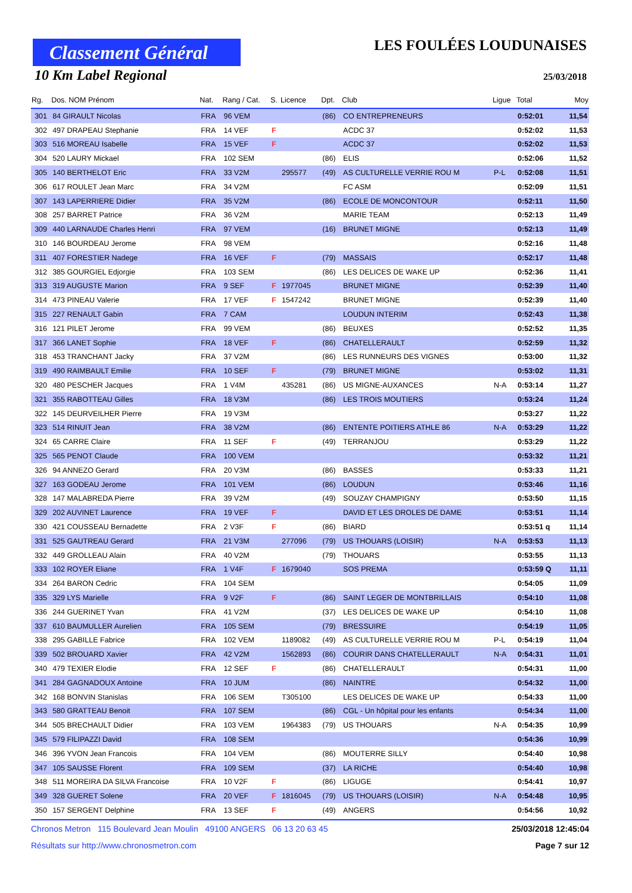Classement Général
10 Km Label Regional
LES FOULÉES LOUDUNAISES
25/03/2018
| Rg. | Dos. NOM Prénom | Nat. | Rang / Cat. | S. | Licence | Dpt. | Club | Ligue | Total | Moy |
| --- | --- | --- | --- | --- | --- | --- | --- | --- | --- | --- |
| 301 | 84 GIRAULT Nicolas | FRA | 96 VEM | | | (86) | CO ENTREPRENEURS | | 0:52:01 | 11,54 |
| 302 | 497 DRAPEAU Stephanie | FRA | 14 VEF | F | | | ACDC 37 | | 0:52:02 | 11,53 |
| 303 | 516 MOREAU Isabelle | FRA | 15 VEF | F | | | ACDC 37 | | 0:52:02 | 11,53 |
| 304 | 520 LAURY Mickael | FRA | 102 SEM | | | (86) | ELIS | | 0:52:06 | 11,52 |
| 305 | 140 BERTHELOT Eric | FRA | 33 V2M | | 295577 | (49) | AS CULTURELLE VERRIE ROU M | P-L | 0:52:08 | 11,51 |
| 306 | 617 ROULET Jean Marc | FRA | 34 V2M | | | | FC ASM | | 0:52:09 | 11,51 |
| 307 | 143 LAPERRIERE Didier | FRA | 35 V2M | | | (86) | ECOLE DE MONCONTOUR | | 0:52:11 | 11,50 |
| 308 | 257 BARRET Patrice | FRA | 36 V2M | | | | MARIE TEAM | | 0:52:13 | 11,49 |
| 309 | 440 LARNAUDE Charles Henri | FRA | 97 VEM | | | (16) | BRUNET MIGNE | | 0:52:13 | 11,49 |
| 310 | 146 BOURDEAU Jerome | FRA | 98 VEM | | | | | | 0:52:16 | 11,48 |
| 311 | 407 FORESTIER Nadege | FRA | 16 VEF | F | | (79) | MASSAIS | | 0:52:17 | 11,48 |
| 312 | 385 GOURGIEL Edjorgie | FRA | 103 SEM | | | (86) | LES DELICES DE WAKE UP | | 0:52:36 | 11,41 |
| 313 | 319 AUGUSTE Marion | FRA | 9 SEF | F | 1977045 | | BRUNET MIGNE | | 0:52:39 | 11,40 |
| 314 | 473 PINEAU Valerie | FRA | 17 VEF | F | 1547242 | | BRUNET MIGNE | | 0:52:39 | 11,40 |
| 315 | 227 RENAULT Gabin | FRA | 7 CAM | | | | LOUDUN INTERIM | | 0:52:43 | 11,38 |
| 316 | 121 PILET Jerome | FRA | 99 VEM | | | (86) | BEUXES | | 0:52:52 | 11,35 |
| 317 | 366 LANET Sophie | FRA | 18 VEF | F | | (86) | CHATELLERAULT | | 0:52:59 | 11,32 |
| 318 | 453 TRANCHANT Jacky | FRA | 37 V2M | | | (86) | LES RUNNEURS DES VIGNES | | 0:53:00 | 11,32 |
| 319 | 490 RAIMBAULT Emilie | FRA | 10 SEF | F | | (79) | BRUNET MIGNE | | 0:53:02 | 11,31 |
| 320 | 480 PESCHER Jacques | FRA | 1 V4M | | 435281 | (86) | US MIGNE-AUXANCES | N-A | 0:53:14 | 11,27 |
| 321 | 355 RABOTTEAU Gilles | FRA | 18 V3M | | | (86) | LES TROIS MOUTIERS | | 0:53:24 | 11,24 |
| 322 | 145 DEURVEILHER Pierre | FRA | 19 V3M | | | | | | 0:53:27 | 11,22 |
| 323 | 514 RINUIT Jean | FRA | 38 V2M | | | (86) | ENTENTE POITIERS ATHLE 86 | N-A | 0:53:29 | 11,22 |
| 324 | 65 CARRE Claire | FRA | 11 SEF | F | | (49) | TERRANJOU | | 0:53:29 | 11,22 |
| 325 | 565 PENOT Claude | FRA | 100 VEM | | | | | | 0:53:32 | 11,21 |
| 326 | 94 ANNEZO Gerard | FRA | 20 V3M | | | (86) | BASSES | | 0:53:33 | 11,21 |
| 327 | 163 GODEAU Jerome | FRA | 101 VEM | | | (86) | LOUDUN | | 0:53:46 | 11,16 |
| 328 | 147 MALABREDA Pierre | FRA | 39 V2M | | | (49) | SOUZAY CHAMPIGNY | | 0:53:50 | 11,15 |
| 329 | 202 AUVINET Laurence | FRA | 19 VEF | F | | | DAVID ET LES DROLES DE DAME | | 0:53:51 | 11,14 |
| 330 | 421 COUSSEAU Bernadette | FRA | 2 V3F | F | | (86) | BIARD | | 0:53:51 q | 11,14 |
| 331 | 525 GAUTREAU Gerard | FRA | 21 V3M | | 277096 | (79) | US THOUARS (LOISIR) | N-A | 0:53:53 | 11,13 |
| 332 | 449 GROLLEAU Alain | FRA | 40 V2M | | | (79) | THOUARS | | 0:53:55 | 11,13 |
| 333 | 102 ROYER Eliane | FRA | 1 V4F | F | 1679040 | | SOS PREMA | | 0:53:59 Q | 11,11 |
| 334 | 264 BARON Cedric | FRA | 104 SEM | | | | | | 0:54:05 | 11,09 |
| 335 | 329 LYS Marielle | FRA | 9 V2F | F | | (86) | SAINT LEGER DE MONTBRILLAIS | | 0:54:10 | 11,08 |
| 336 | 244 GUERINET Yvan | FRA | 41 V2M | | | (37) | LES DELICES DE WAKE UP | | 0:54:10 | 11,08 |
| 337 | 610 BAUMULLER Aurelien | FRA | 105 SEM | | | (79) | BRESSUIRE | | 0:54:19 | 11,05 |
| 338 | 295 GABILLE Fabrice | FRA | 102 VEM | | 1189082 | (49) | AS CULTURELLE VERRIE ROU M | P-L | 0:54:19 | 11,04 |
| 339 | 502 BROUARD Xavier | FRA | 42 V2M | | 1562893 | (86) | COURIR DANS CHATELLERAULT | N-A | 0:54:31 | 11,01 |
| 340 | 479 TEXIER Elodie | FRA | 12 SEF | F | | (86) | CHATELLERAULT | | 0:54:31 | 11,00 |
| 341 | 284 GAGNADOUX Antoine | FRA | 10 JUM | | | (86) | NAINTRE | | 0:54:32 | 11,00 |
| 342 | 168 BONVIN Stanislas | FRA | 106 SEM | | T305100 | | LES DELICES DE WAKE UP | | 0:54:33 | 11,00 |
| 343 | 580 GRATTEAU Benoit | FRA | 107 SEM | | | (86) | CGL - Un hôpital pour les enfants | | 0:54:34 | 11,00 |
| 344 | 505 BRECHAULT Didier | FRA | 103 VEM | | 1964383 | (79) | US THOUARS | N-A | 0:54:35 | 10,99 |
| 345 | 579 FILIPAZZI David | FRA | 108 SEM | | | | | | 0:54:36 | 10,99 |
| 346 | 396 YVON Jean Francois | FRA | 104 VEM | | | (86) | MOUTERRE SILLY | | 0:54:40 | 10,98 |
| 347 | 105 SAUSSE Florent | FRA | 109 SEM | | | (37) | LA RICHE | | 0:54:40 | 10,98 |
| 348 | 511 MOREIRA DA SILVA Francoise | FRA | 10 V2F | F | | (86) | LIGUGE | | 0:54:41 | 10,97 |
| 349 | 328 GUERET Solene | FRA | 20 VEF | F | 1816045 | (79) | US THOUARS (LOISIR) | N-A | 0:54:48 | 10,95 |
| 350 | 157 SERGENT Delphine | FRA | 13 SEF | F | | (49) | ANGERS | | 0:54:56 | 10,92 |
Chronos Metron 115 Boulevard Jean Moulin 49100 ANGERS 06 13 20 63 45 25/03/2018 12:45:04
Résultats sur http://www.chronosmetron.com Page 7 sur 12